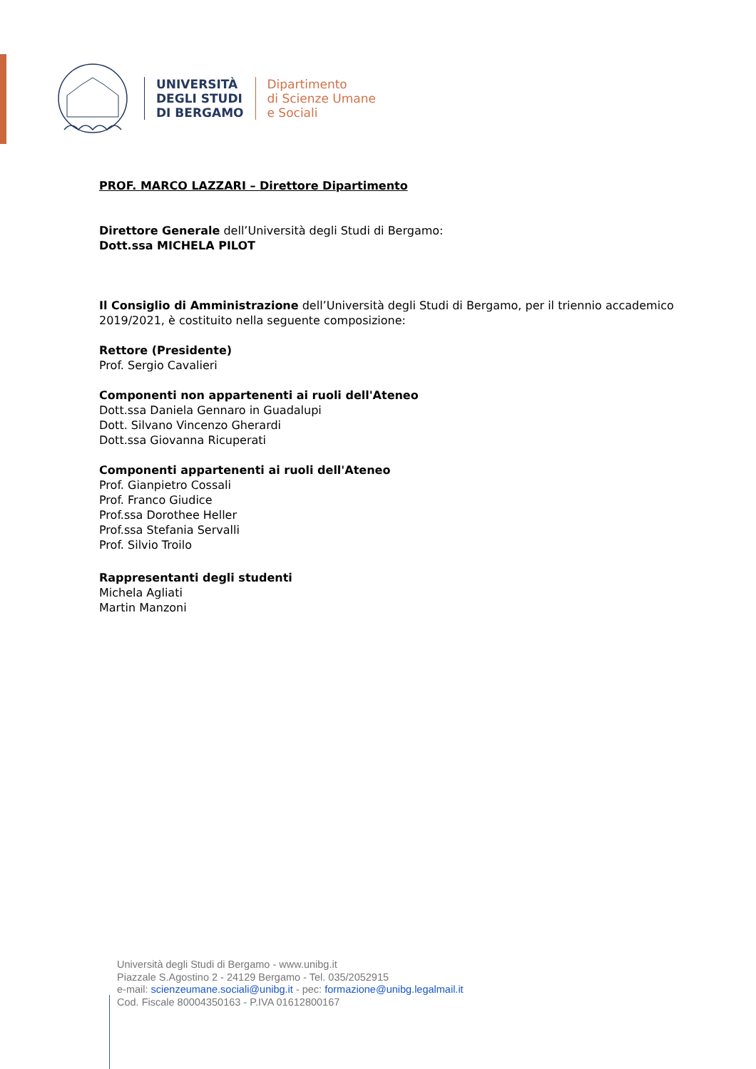UNIVERSITÀ
DEGLI STUDI
DI BERGAMO
Dipartimento
di Scienze Umane
e Sociali
PROF. MARCO LAZZARI – Direttore Dipartimento
Direttore Generale dell’Università degli Studi di Bergamo:
Dott.ssa MICHELA PILOT
Il Consiglio di Amministrazione dell’Università degli Studi di Bergamo, per il triennio accademico 2019/2021, è costituito nella seguente composizione:
Rettore (Presidente)
Prof. Sergio Cavalieri
Componenti non appartenenti ai ruoli dell'Ateneo
Dott.ssa Daniela Gennaro in Guadalupi
Dott. Silvano Vincenzo Gherardi
Dott.ssa Giovanna Ricuperati
Componenti appartenenti ai ruoli dell'Ateneo
Prof. Gianpietro Cossali
Prof. Franco Giudice
Prof.ssa Dorothee Heller
Prof.ssa Stefania Servalli
Prof. Silvio Troilo
Rappresentanti degli studenti
Michela Agliati
Martin Manzoni
Università degli Studi di Bergamo - www.unibg.it
Piazzale S.Agostino 2 - 24129 Bergamo - Tel. 035/2052915
e-mail: scienzeumane.sociali@unibg.it - pec: formazione@unibg.legalmail.it
Cod. Fiscale 80004350163 - P.IVA 01612800167